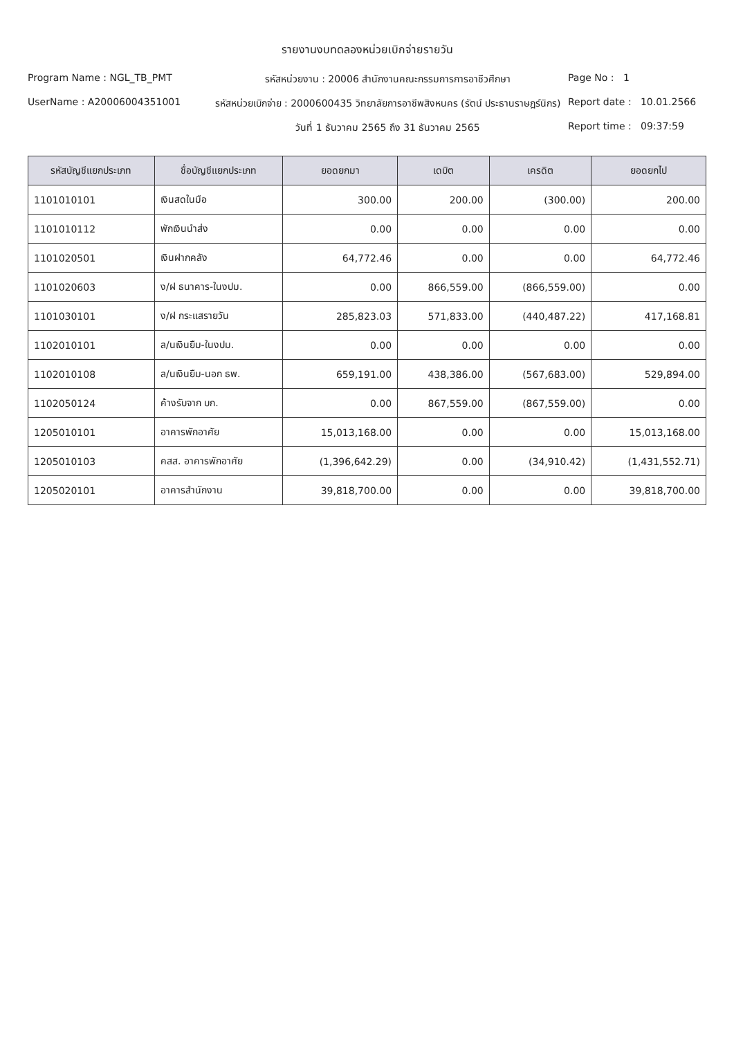รายงานงบทดลองหน่วยเบิกจ่ายรายวัน
Program Name : NGL_TB_PMT
รหัสหน่วยงาน : 20006 สำนักงานคณะกรรมการการอาชีวศึกษา
Page No : 1
UserName : A2000600435100​1
รหัสหน่วยเบิกจ่าย : 2000600435 วิทยาลัยการอาชีพสิงหนคร (รัตน์ ประธานราษฎร์นิกร)
Report date : 10.01.2566
วันที่ 1 ธันวาคม 2565 ถึง 31 ธันวาคม 2565
Report time : 09:37:59
| รหัสบัญชีแยกประเภท | ชื่อบัญชีแยกประเภท | ยอดยกมา | เดบิต | เครดิต | ยอดยกไป |
| --- | --- | --- | --- | --- | --- |
| 1101010101 | เงินสดในมือ | 300.00 | 200.00 | (300.00) | 200.00 |
| 1101010112 | พักเงินนำส่ง | 0.00 | 0.00 | 0.00 | 0.00 |
| 1101020501 | เงินฝากคลัง | 64,772.46 | 0.00 | 0.00 | 64,772.46 |
| 1101020603 | ง/ฝ ธนาคาร-ในงปม. | 0.00 | 866,559.00 | (866,559.00) | 0.00 |
| 1101030101 | ง/ฝ กระแสรายวัน | 285,823.03 | 571,833.00 | (440,487.22) | 417,168.81 |
| 1102010101 | ล/นเงินยืม-ในงปม. | 0.00 | 0.00 | 0.00 | 0.00 |
| 1102010108 | ล/นเงินยืม-นอก ธพ. | 659,191.00 | 438,386.00 | (567,683.00) | 529,894.00 |
| 1102050124 | ค้างรับจาก บก. | 0.00 | 867,559.00 | (867,559.00) | 0.00 |
| 1205010101 | อาคารพักอาศัย | 15,013,168.00 | 0.00 | 0.00 | 15,013,168.00 |
| 1205010103 | คสส. อาคารพักอาศัย | (1,396,642.29) | 0.00 | (34,910.42) | (1,431,552.71) |
| 1205020101 | อาคารสำนักงาน | 39,818,700.00 | 0.00 | 0.00 | 39,818,700.00 |